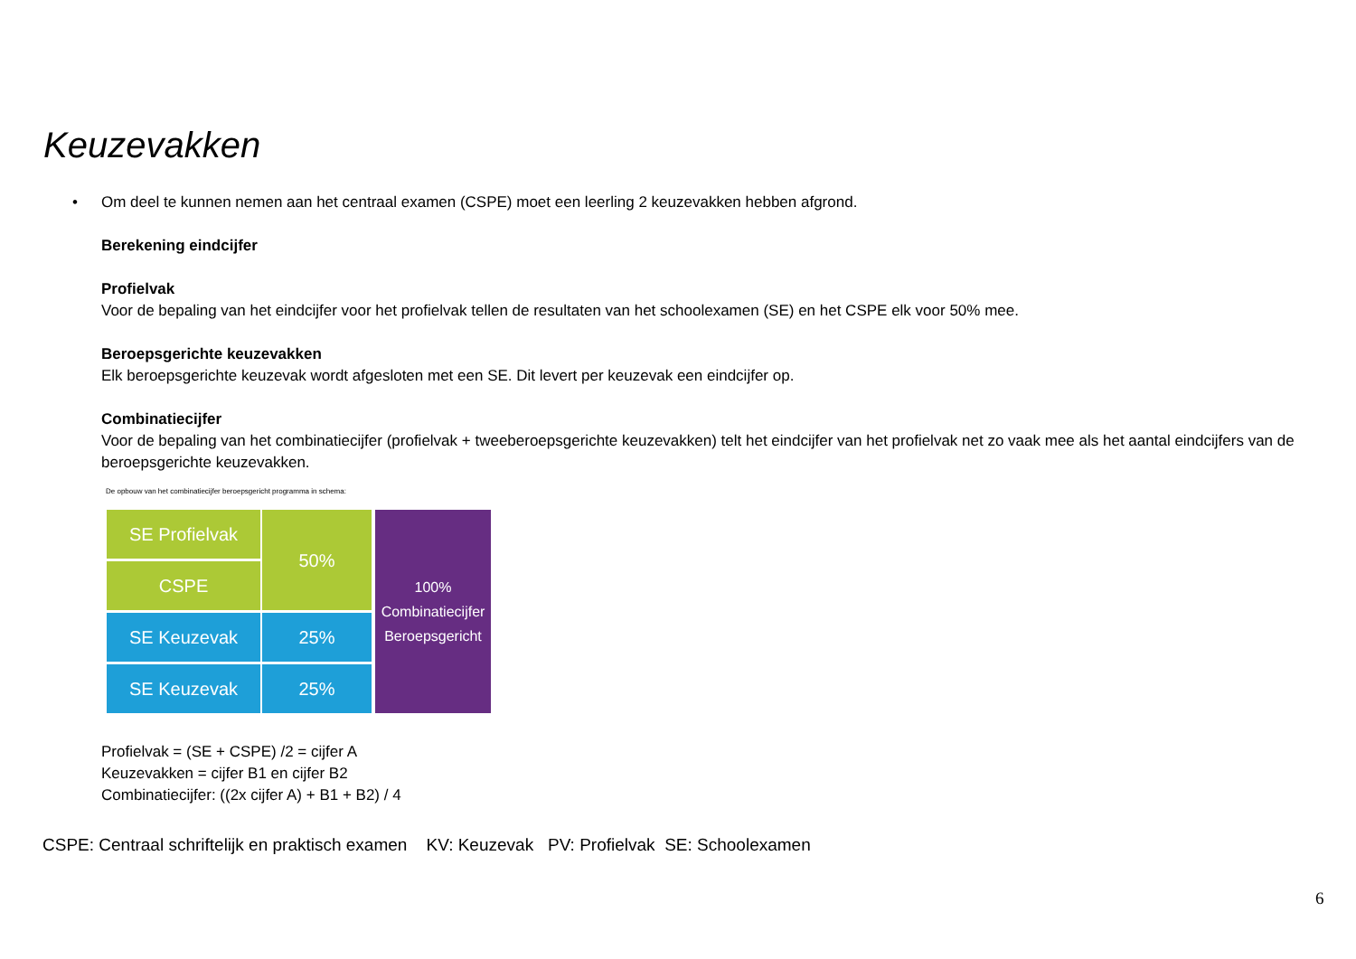Keuzevakken
•
Om deel te kunnen nemen aan het centraal examen (CSPE) moet een leerling 2 keuzevakken hebben afgrond.
Berekening eindcijfer
Profielvak
Voor de bepaling van het eindcijfer voor het profielvak tellen de resultaten van het schoolexamen (SE) en het CSPE elk voor 50% mee.
Beroepsgerichte keuzevakken
Elk beroepsgerichte keuzevak wordt afgesloten met een SE. Dit levert per keuzevak een eindcijfer op.
Combinatiecijfer
Voor de bepaling van het combinatiecijfer (profielvak + tweeberoepsgerichte keuzevakken) telt het eindcijfer van het profielvak net zo vaak mee als het aantal eindcijfers van de beroepsgerichte keuzevakken.
De opbouw van het combinatiecijfer beroepsgericht programma in schema:
SE Profielvak
CSPE
50%
SE Keuzevak 25%
SE Keuzevak 25%
100%
Combinatiecijfer
Beroepsgericht
Profielvak = (SE + CSPE) /2 = cijfer A
Keuzevakken = cijfer B1 en cijfer B2
Combinatiecijfer: ((2x cijfer A) + B1 + B2) / 4
CSPE: Centraal schriftelijk en praktisch examen KV: Keuzevak PV: Profielvak SE: Schoolexamen
6